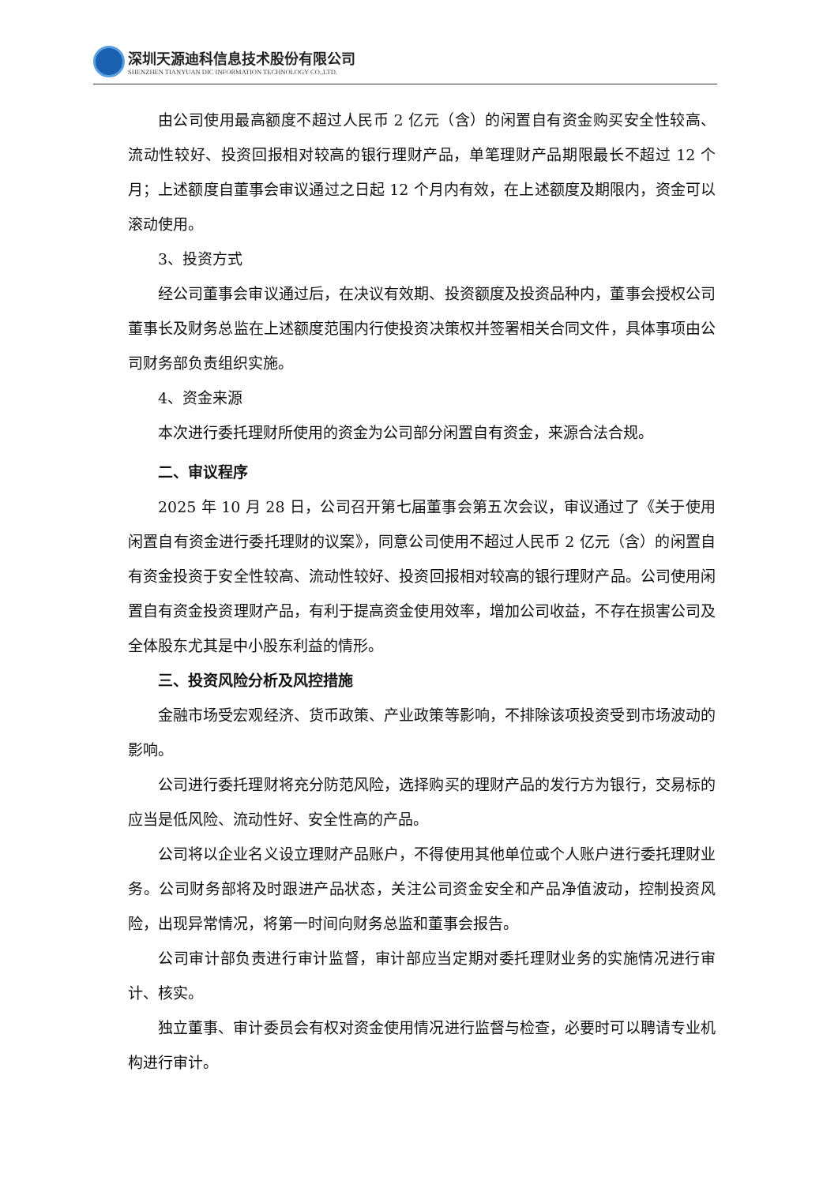深圳天源迪科信息技术股份有限公司
SHENZHEN TIANYUAN DIC INFORMATION TECHNOLOGY CO.,LTD.
由公司使用最高额度不超过人民币 2 亿元（含）的闲置自有资金购买安全性较高、流动性较好、投资回报相对较高的银行理财产品，单笔理财产品期限最长不超过 12 个月；上述额度自董事会审议通过之日起 12 个月内有效，在上述额度及期限内，资金可以滚动使用。
3、投资方式
经公司董事会审议通过后，在决议有效期、投资额度及投资品种内，董事会授权公司董事长及财务总监在上述额度范围内行使投资决策权并签署相关合同文件，具体事项由公司财务部负责组织实施。
4、资金来源
本次进行委托理财所使用的资金为公司部分闲置自有资金，来源合法合规。
二、审议程序
2025 年 10 月 28 日，公司召开第七届董事会第五次会议，审议通过了《关于使用闲置自有资金进行委托理财的议案》，同意公司使用不超过人民币 2 亿元（含）的闲置自有资金投资于安全性较高、流动性较好、投资回报相对较高的银行理财产品。公司使用闲置自有资金投资理财产品，有利于提高资金使用效率，增加公司收益，不存在损害公司及全体股东尤其是中小股东利益的情形。
三、投资风险分析及风控措施
金融市场受宏观经济、货币政策、产业政策等影响，不排除该项投资受到市场波动的影响。
公司进行委托理财将充分防范风险，选择购买的理财产品的发行方为银行，交易标的应当是低风险、流动性好、安全性高的产品。
公司将以企业名义设立理财产品账户，不得使用其他单位或个人账户进行委托理财业务。公司财务部将及时跟进产品状态，关注公司资金安全和产品净值波动，控制投资风险，出现异常情况，将第一时间向财务总监和董事会报告。
公司审计部负责进行审计监督，审计部应当定期对委托理财业务的实施情况进行审计、核实。
独立董事、审计委员会有权对资金使用情况进行监督与检查，必要时可以聘请专业机构进行审计。